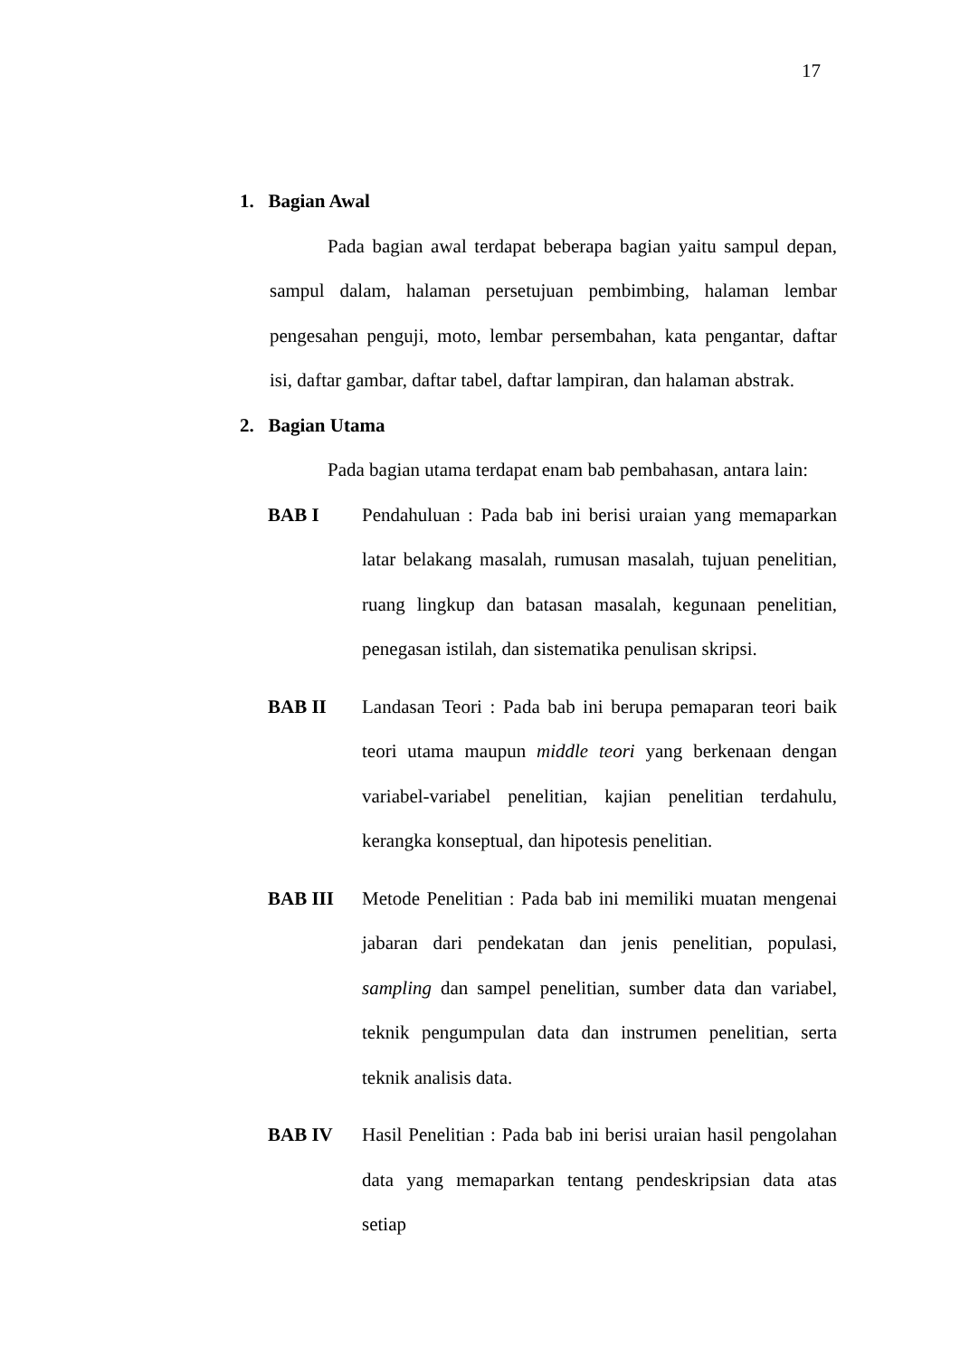17
1. Bagian Awal
Pada bagian awal terdapat beberapa bagian yaitu sampul depan, sampul dalam, halaman persetujuan pembimbing, halaman lembar pengesahan penguji, moto, lembar persembahan, kata pengantar, daftar isi, daftar gambar, daftar tabel, daftar lampiran, dan halaman abstrak.
2. Bagian Utama
Pada bagian utama terdapat enam bab pembahasan, antara lain:
BAB I Pendahuluan : Pada bab ini berisi uraian yang memaparkan latar belakang masalah, rumusan masalah, tujuan penelitian, ruang lingkup dan batasan masalah, kegunaan penelitian, penegasan istilah, dan sistematika penulisan skripsi.
BAB II Landasan Teori : Pada bab ini berupa pemaparan teori baik teori utama maupun middle teori yang berkenaan dengan variabel-variabel penelitian, kajian penelitian terdahulu, kerangka konseptual, dan hipotesis penelitian.
BAB III Metode Penelitian : Pada bab ini memiliki muatan mengenai jabaran dari pendekatan dan jenis penelitian, populasi, sampling dan sampel penelitian, sumber data dan variabel, teknik pengumpulan data dan instrumen penelitian, serta teknik analisis data.
BAB IV Hasil Penelitian : Pada bab ini berisi uraian hasil pengolahan data yang memaparkan tentang pendeskripsian data atas setiap